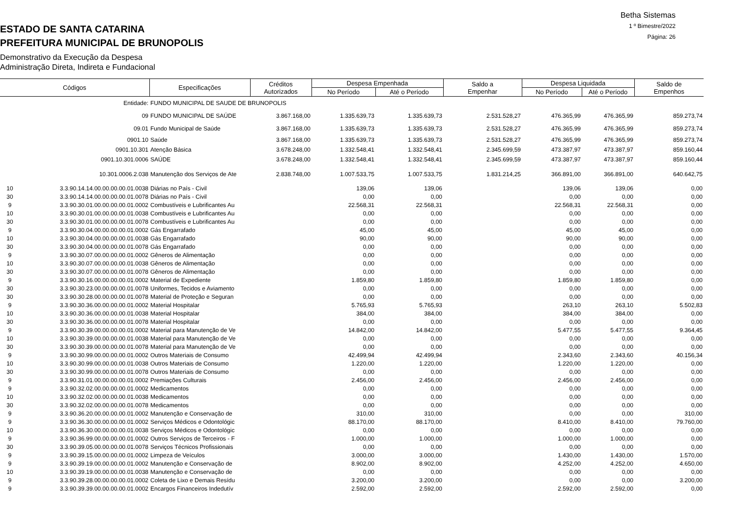Betha Sistemas
1 º Bimestre/2022
Página: 26
ESTADO DE SANTA CATARINA
PREFEITURA MUNICIPAL DE BRUNOPOLIS
Demonstrativo da Execução da Despesa
Administração Direta, Indireta e Fundacional
| Códigos | | Especificações | Créditos Autorizados | Despesa Empenhada | | Saldo a Empenhar | Despesa Liquidada | | Saldo de Empenhos |
| --- | --- | --- | --- | --- | --- | --- | --- | --- | --- |
| | | | | No Período | Até o Período | | No Período | Até o Período | |
| | Entidade: | FUNDO MUNICIPAL DE SAUDE DE BRUNOPOLIS | | | | | | | |
| | 09 | FUNDO MUNICIPAL DE SAÚDE | 3.867.168,00 | 1.335.639,73 | 1.335.639,73 | 2.531.528,27 | 476.365,99 | 476.365,99 | 859.273,74 |
| | 09.01 | Fundo Municipal de Saúde | 3.867.168,00 | 1.335.639,73 | 1.335.639,73 | 2.531.528,27 | 476.365,99 | 476.365,99 | 859.273,74 |
| | 0901.10 | Saúde | 3.867.168,00 | 1.335.639,73 | 1.335.639,73 | 2.531.528,27 | 476.365,99 | 476.365,99 | 859.273,74 |
| | 0901.10.301 | Atenção Básica | 3.678.248,00 | 1.332.548,41 | 1.332.548,41 | 2.345.699,59 | 473.387,97 | 473.387,97 | 859.160,44 |
| | 0901.10.301.0006 | SAÚDE | 3.678.248,00 | 1.332.548,41 | 1.332.548,41 | 2.345.699,59 | 473.387,97 | 473.387,97 | 859.160,44 |
| | 10.301.0006.2.038 | Manutenção dos Serviços de Ate | 2.838.748,00 | 1.007.533,75 | 1.007.533,75 | 1.831.214,25 | 366.891,00 | 366.891,00 | 640.642,75 |
| 10 | 3.3.90.14.14.00.00.00.00.01.0038 | Diárias no País - Civil | | 139,06 | 139,06 | | 139,06 | 139,06 | 0,00 |
| 30 | 3.3.90.14.14.00.00.00.00.01.0078 | Diárias no País - Civil | | 0,00 | 0,00 | | 0,00 | 0,00 | 0,00 |
| 9 | 3.3.90.30.01.00.00.00.00.01.0002 | Combustíveis e Lubrificantes Au | | 22.568,31 | 22.568,31 | | 22.568,31 | 22.568,31 | 0,00 |
| 10 | 3.3.90.30.01.00.00.00.00.01.0038 | Combustíveis e Lubrificantes Au | | 0,00 | 0,00 | | 0,00 | 0,00 | 0,00 |
| 30 | 3.3.90.30.01.00.00.00.00.01.0078 | Combustíveis e Lubrificantes Au | | 0,00 | 0,00 | | 0,00 | 0,00 | 0,00 |
| 9 | 3.3.90.30.04.00.00.00.00.01.0002 | Gás Engarrafado | | 45,00 | 45,00 | | 45,00 | 45,00 | 0,00 |
| 10 | 3.3.90.30.04.00.00.00.00.01.0038 | Gás Engarrafado | | 90,00 | 90,00 | | 90,00 | 90,00 | 0,00 |
| 30 | 3.3.90.30.04.00.00.00.00.01.0078 | Gás Engarrafado | | 0,00 | 0,00 | | 0,00 | 0,00 | 0,00 |
| 9 | 3.3.90.30.07.00.00.00.00.01.0002 | Gêneros de Alimentação | | 0,00 | 0,00 | | 0,00 | 0,00 | 0,00 |
| 10 | 3.3.90.30.07.00.00.00.00.01.0038 | Gêneros de Alimentação | | 0,00 | 0,00 | | 0,00 | 0,00 | 0,00 |
| 30 | 3.3.90.30.07.00.00.00.00.01.0078 | Gêneros de Alimentação | | 0,00 | 0,00 | | 0,00 | 0,00 | 0,00 |
| 9 | 3.3.90.30.16.00.00.00.00.01.0002 | Material de Expediente | | 1.859,80 | 1.859,80 | | 1.859,80 | 1.859,80 | 0,00 |
| 30 | 3.3.90.30.23.00.00.00.00.01.0078 | Uniformes, Tecidos e Aviamento | | 0,00 | 0,00 | | 0,00 | 0,00 | 0,00 |
| 30 | 3.3.90.30.28.00.00.00.00.01.0078 | Material de Proteção e Seguran | | 0,00 | 0,00 | | 0,00 | 0,00 | 0,00 |
| 9 | 3.3.90.30.36.00.00.00.00.01.0002 | Material Hospitalar | | 5.765,93 | 5.765,93 | | 263,10 | 263,10 | 5.502,83 |
| 10 | 3.3.90.30.36.00.00.00.00.01.0038 | Material Hospitalar | | 384,00 | 384,00 | | 384,00 | 384,00 | 0,00 |
| 30 | 3.3.90.30.36.00.00.00.00.01.0078 | Material Hospitalar | | 0,00 | 0,00 | | 0,00 | 0,00 | 0,00 |
| 9 | 3.3.90.30.39.00.00.00.00.01.0002 | Material para Manutenção de Ve | | 14.842,00 | 14.842,00 | | 5.477,55 | 5.477,55 | 9.364,45 |
| 10 | 3.3.90.30.39.00.00.00.00.01.0038 | Material para Manutenção de Ve | | 0,00 | 0,00 | | 0,00 | 0,00 | 0,00 |
| 30 | 3.3.90.30.39.00.00.00.00.01.0078 | Material para Manutenção de Ve | | 0,00 | 0,00 | | 0,00 | 0,00 | 0,00 |
| 9 | 3.3.90.30.99.00.00.00.00.01.0002 | Outros Materiais de Consumo | | 42.499,94 | 42.499,94 | | 2.343,60 | 2.343,60 | 40.156,34 |
| 10 | 3.3.90.30.99.00.00.00.00.01.0038 | Outros Materiais de Consumo | | 1.220,00 | 1.220,00 | | 1.220,00 | 1.220,00 | 0,00 |
| 30 | 3.3.90.30.99.00.00.00.00.01.0078 | Outros Materiais de Consumo | | 0,00 | 0,00 | | 0,00 | 0,00 | 0,00 |
| 9 | 3.3.90.31.01.00.00.00.00.01.0002 | Premiações Culturais | | 2.456,00 | 2.456,00 | | 2.456,00 | 2.456,00 | 0,00 |
| 9 | 3.3.90.32.02.00.00.00.00.01.0002 | Medicamentos | | 0,00 | 0,00 | | 0,00 | 0,00 | 0,00 |
| 10 | 3.3.90.32.02.00.00.00.00.01.0038 | Medicamentos | | 0,00 | 0,00 | | 0,00 | 0,00 | 0,00 |
| 30 | 3.3.90.32.02.00.00.00.00.01.0078 | Medicamentos | | 0,00 | 0,00 | | 0,00 | 0,00 | 0,00 |
| 9 | 3.3.90.36.20.00.00.00.00.01.0002 | Manutenção e Conservação de | | 310,00 | 310,00 | | 0,00 | 0,00 | 310,00 |
| 9 | 3.3.90.36.30.00.00.00.00.01.0002 | Serviços Médicos e Odontológic | | 88.170,00 | 88.170,00 | | 8.410,00 | 8.410,00 | 79.760,00 |
| 10 | 3.3.90.36.30.00.00.00.00.01.0038 | Serviços Médicos e Odontológic | | 0,00 | 0,00 | | 0,00 | 0,00 | 0,00 |
| 9 | 3.3.90.36.99.00.00.00.00.01.0002 | Outros Serviços de Terceiros - F | | 1.000,00 | 1.000,00 | | 1.000,00 | 1.000,00 | 0,00 |
| 30 | 3.3.90.39.05.00.00.00.00.01.0078 | Serviços Técnicos Profissionais | | 0,00 | 0,00 | | 0,00 | 0,00 | 0,00 |
| 9 | 3.3.90.39.15.00.00.00.00.01.0002 | Limpeza de Veículos | | 3.000,00 | 3.000,00 | | 1.430,00 | 1.430,00 | 1.570,00 |
| 9 | 3.3.90.39.19.00.00.00.00.01.0002 | Manutenção e Conservação de | | 8.902,00 | 8.902,00 | | 4.252,00 | 4.252,00 | 4.650,00 |
| 10 | 3.3.90.39.19.00.00.00.00.01.0038 | Manutenção e Conservação de | | 0,00 | 0,00 | | 0,00 | 0,00 | 0,00 |
| 9 | 3.3.90.39.28.00.00.00.00.01.0002 | Coleta de Lixo e Demais Resídu | | 3.200,00 | 3.200,00 | | 0,00 | 0,00 | 3.200,00 |
| 9 | 3.3.90.39.39.00.00.00.00.01.0002 | Encargos Financeiros Indedutív | | 2.592,00 | 2.592,00 | | 2.592,00 | 2.592,00 | 0,00 |